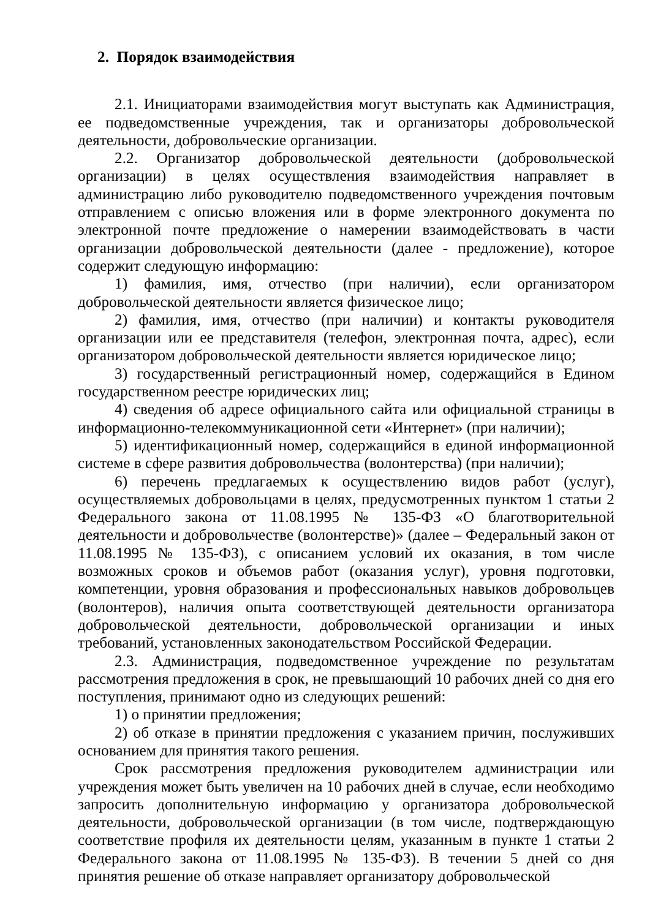2. Порядок взаимодействия
2.1. Инициаторами взаимодействия могут выступать как Администрация, ее подведомственные учреждения, так и организаторы добровольческой деятельности, добровольческие организации.
2.2. Организатор добровольческой деятельности (добровольческой организации) в целях осуществления взаимодействия направляет в администрацию либо руководителю подведомственного учреждения почтовым отправлением с описью вложения или в форме электронного документа по электронной почте предложение о намерении взаимодействовать в части организации добровольческой деятельности (далее - предложение), которое содержит следующую информацию:
1) фамилия, имя, отчество (при наличии), если организатором добровольческой деятельности является физическое лицо;
2) фамилия, имя, отчество (при наличии) и контакты руководителя организации или ее представителя (телефон, электронная почта, адрес), если организатором добровольческой деятельности является юридическое лицо;
3) государственный регистрационный номер, содержащийся в Едином государственном реестре юридических лиц;
4) сведения об адресе официального сайта или официальной страницы в информационно-телекоммуникационной сети «Интернет» (при наличии);
5) идентификационный номер, содержащийся в единой информационной системе в сфере развития добровольчества (волонтерства) (при наличии);
6) перечень предлагаемых к осуществлению видов работ (услуг), осуществляемых добровольцами в целях, предусмотренных пунктом 1 статьи 2 Федерального закона от 11.08.1995 № 135-ФЗ «О благотворительной деятельности и добровольчестве (волонтерстве)» (далее – Федеральный закон от 11.08.1995 № 135-ФЗ), с описанием условий их оказания, в том числе возможных сроков и объемов работ (оказания услуг), уровня подготовки, компетенции, уровня образования и профессиональных навыков добровольцев (волонтеров), наличия опыта соответствующей деятельности организатора добровольческой деятельности, добровольческой организации и иных требований, установленных законодательством Российской Федерации.
2.3. Администрация, подведомственное учреждение по результатам рассмотрения предложения в срок, не превышающий 10 рабочих дней со дня его поступления, принимают одно из следующих решений:
1) о принятии предложения;
2) об отказе в принятии предложения с указанием причин, послуживших основанием для принятия такого решения.
Срок рассмотрения предложения руководителем администрации или учреждения может быть увеличен на 10 рабочих дней в случае, если необходимо запросить дополнительную информацию у организатора добровольческой деятельности, добровольческой организации (в том числе, подтверждающую соответствие профиля их деятельности целям, указанным в пункте 1 статьи 2 Федерального закона от 11.08.1995 № 135-ФЗ). В течении 5 дней со дня принятия решение об отказе направляет организатору добровольческой